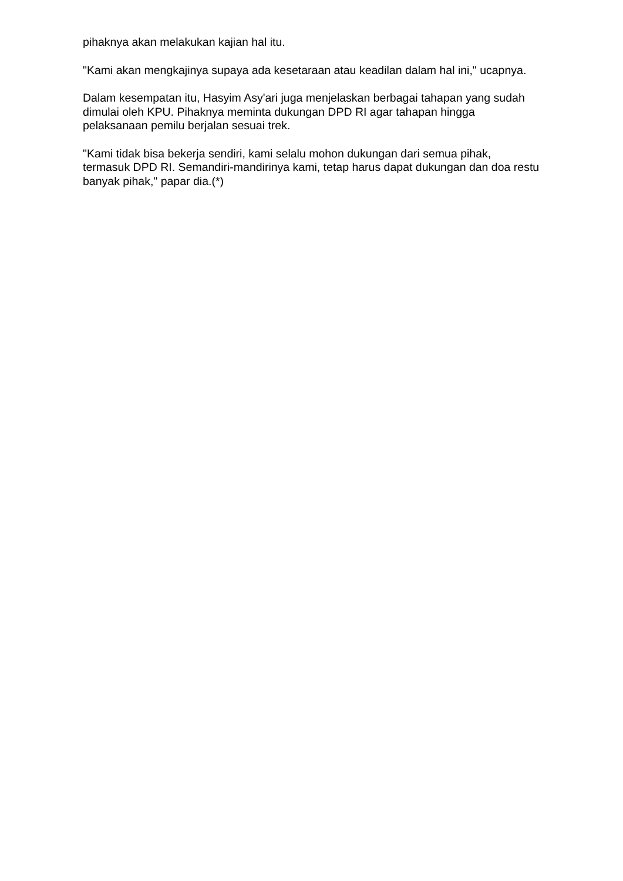pihaknya akan melakukan kajian hal itu.
"Kami akan mengkajinya supaya ada kesetaraan atau keadilan dalam hal ini," ucapnya.
Dalam kesempatan itu, Hasyim Asy'ari juga menjelaskan berbagai tahapan yang sudah dimulai oleh KPU. Pihaknya meminta dukungan DPD RI agar tahapan hingga pelaksanaan pemilu berjalan sesuai trek.
"Kami tidak bisa bekerja sendiri, kami selalu mohon dukungan dari semua pihak, termasuk DPD RI. Semandiri-mandirinya kami, tetap harus dapat dukungan dan doa restu banyak pihak," papar dia.(*)